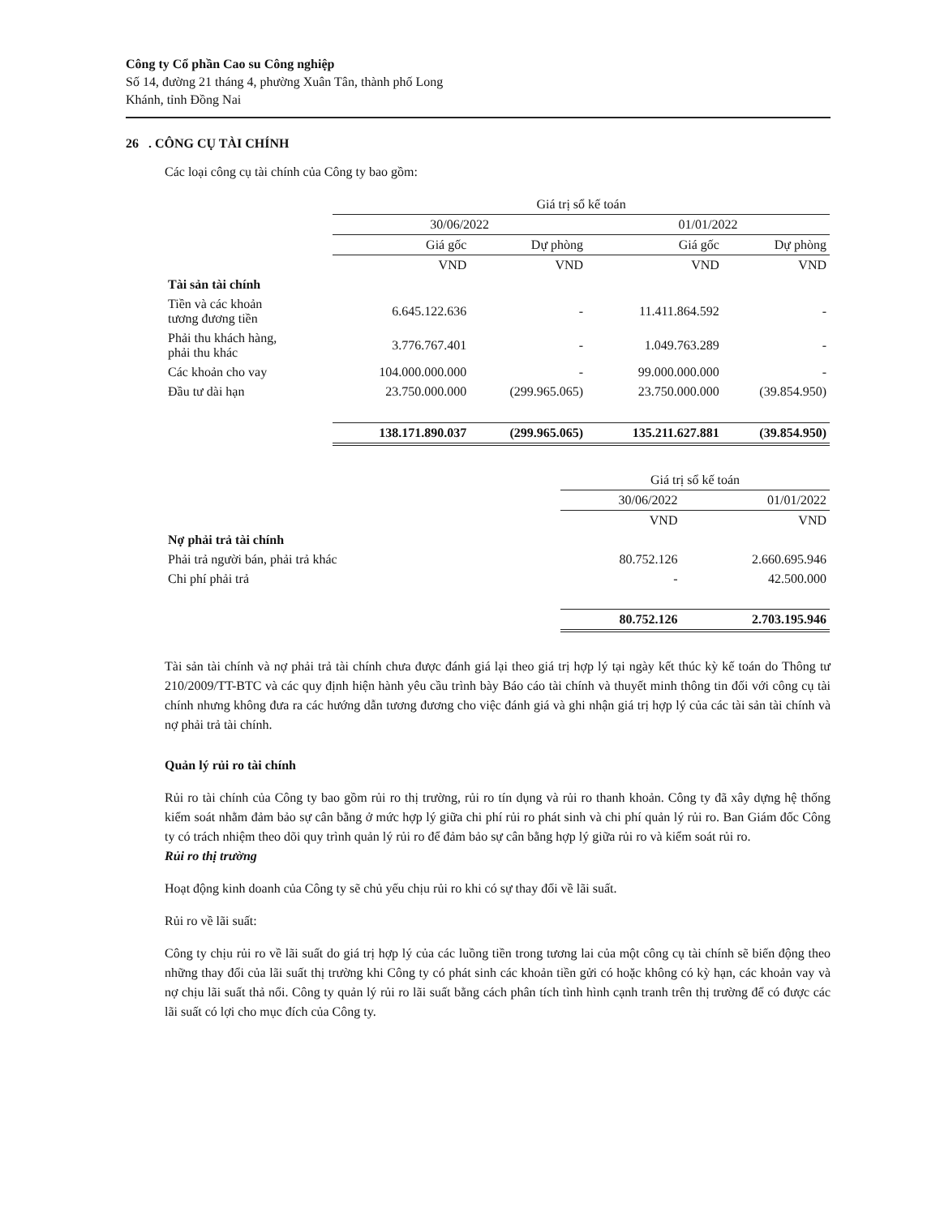Công ty Cổ phần Cao su Công nghiệp
Số 14, đường 21 tháng 4, phường Xuân Tân, thành phố Long
Khánh, tỉnh Đồng Nai
26 . CÔNG CỤ TÀI CHÍNH
Các loại công cụ tài chính của Công ty bao gồm:
| | Giá trị sổ kế toán | | | |
| --- | --- | --- | --- | --- |
| | 30/06/2022 | | 01/01/2022 | |
| | Giá gốc | Dự phòng | Giá gốc | Dự phòng |
| | VND | VND | VND | VND |
| Tài sản tài chính | | | | |
| Tiền và các khoản tương đương tiền | 6.645.122.636 | - | 11.411.864.592 | - |
| Phải thu khách hàng, phải thu khác | 3.776.767.401 | - | 1.049.763.289 | - |
| Các khoản cho vay | 104.000.000.000 | - | 99.000.000.000 | - |
| Đầu tư dài hạn | 23.750.000.000 | (299.965.065) | 23.750.000.000 | (39.854.950) |
| | 138.171.890.037 | (299.965.065) | 135.211.627.881 | (39.854.950) |
| | Giá trị sổ kế toán | |
| --- | --- | --- |
| | 30/06/2022 | 01/01/2022 |
| | VND | VND |
| Nợ phải trả tài chính | | |
| Phải trả người bán, phải trả khác | 80.752.126 | 2.660.695.946 |
| Chi phí phải trả | - | 42.500.000 |
| | 80.752.126 | 2.703.195.946 |
Tài sản tài chính và nợ phải trả tài chính chưa được đánh giá lại theo giá trị hợp lý tại ngày kết thúc kỳ kế toán do Thông tư 210/2009/TT-BTC và các quy định hiện hành yêu cầu trình bày Báo cáo tài chính và thuyết minh thông tin đối với công cụ tài chính nhưng không đưa ra các hướng dẫn tương đương cho việc đánh giá và ghi nhận giá trị hợp lý của các tài sản tài chính và nợ phải trả tài chính.
Quản lý rủi ro tài chính
Rủi ro tài chính của Công ty bao gồm rủi ro thị trường, rủi ro tín dụng và rủi ro thanh khoản. Công ty đã xây dựng hệ thống kiểm soát nhằm đảm bảo sự cân bằng ở mức hợp lý giữa chi phí rủi ro phát sinh và chi phí quản lý rủi ro. Ban Giám đốc Công ty có trách nhiệm theo dõi quy trình quản lý rủi ro để đảm bảo sự cân bằng hợp lý giữa rủi ro và kiểm soát rủi ro.
Rủi ro thị trường
Hoạt động kinh doanh của Công ty sẽ chủ yếu chịu rủi ro khi có sự thay đổi về lãi suất.
Rủi ro về lãi suất:
Công ty chịu rủi ro về lãi suất do giá trị hợp lý của các luồng tiền trong tương lai của một công cụ tài chính sẽ biến động theo những thay đổi của lãi suất thị trường khi Công ty có phát sinh các khoản tiền gửi có hoặc không có kỳ hạn, các khoản vay và nợ chịu lãi suất thả nổi. Công ty quản lý rủi ro lãi suất bằng cách phân tích tình hình cạnh tranh trên thị trường để có được các lãi suất có lợi cho mục đích của Công ty.